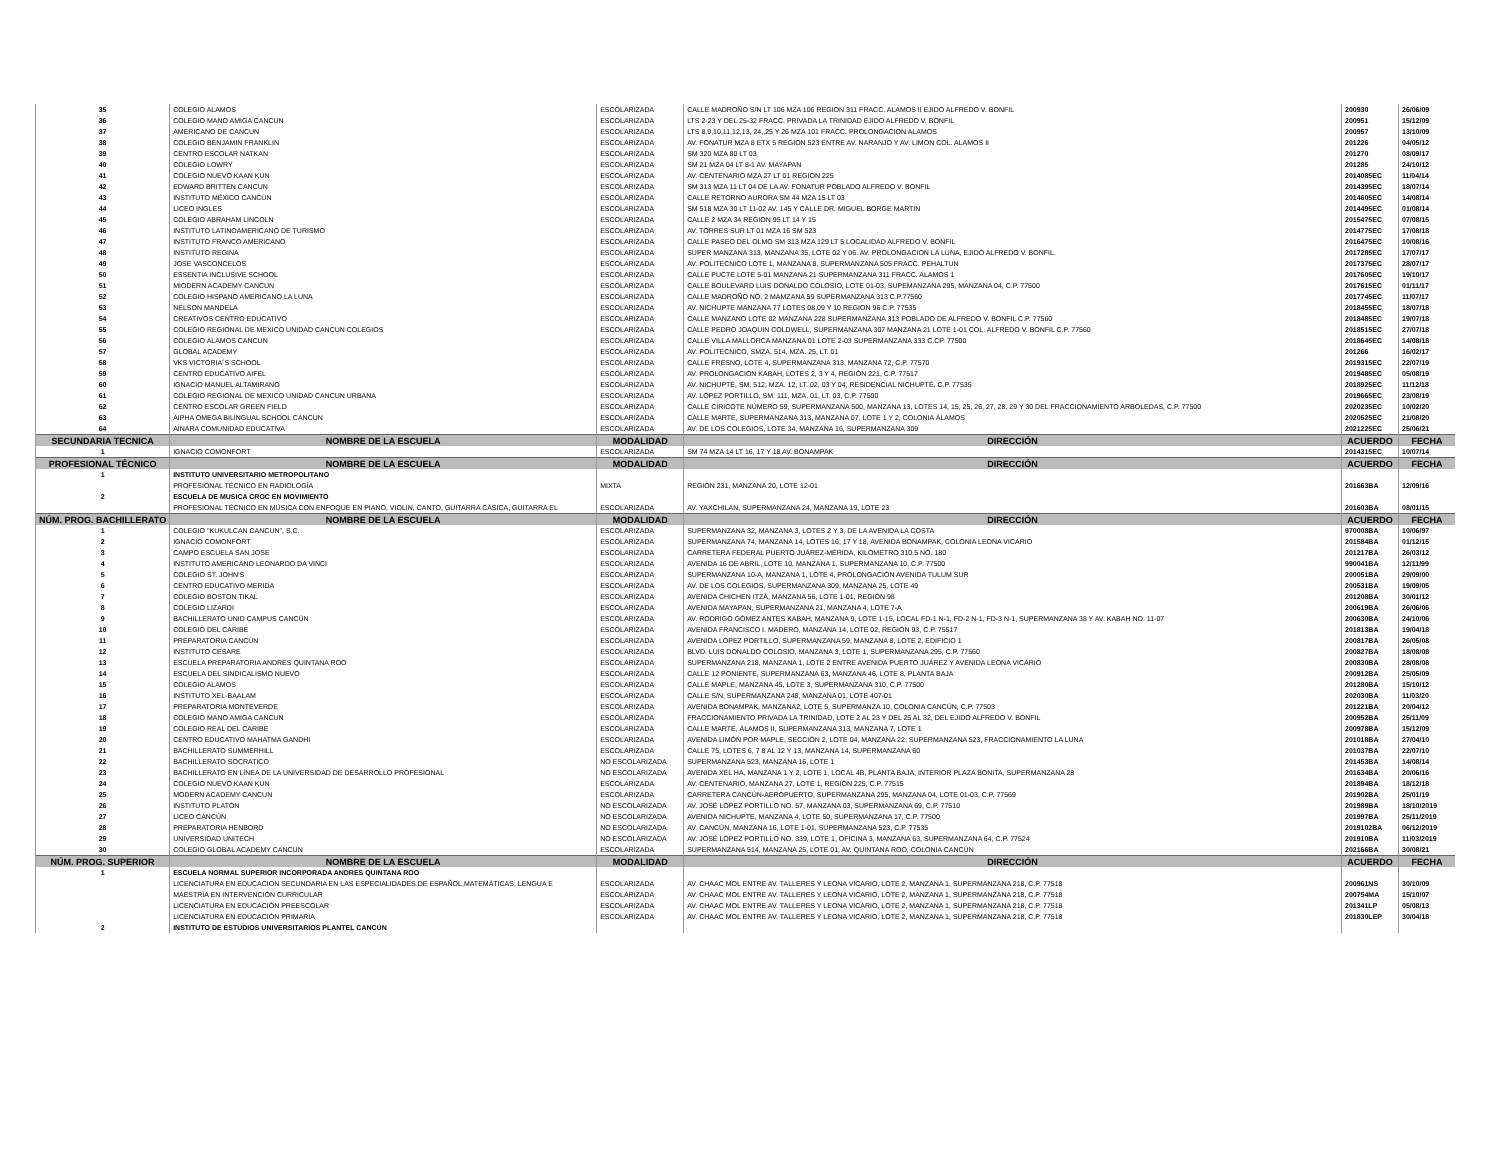| 35 | COLEGIO ALAMOS | ESCOLARIZADA | CALLE MADROÑO S/N LT 106 MZA 106 REGION 311 FRACC. ALAMOS II EJIDO ALFREDO V. BONFIL | 200930 | 26/06/09 |
| 36 | COLEGIO MANO AMIGA CANCUN | ESCOLARIZADA | LTS 2-23 Y DEL 25-32 FRACC. PRIVADA LA TRINIDAD EJIDO ALFREDO V. BONFIL | 200951 | 15/12/09 |
| 37 | AMERICANO DE CANCUN | ESCOLARIZADA | LTS 8,9,10,11,12,13, 24,,25 Y 26 MZA 101 FRACC. PROLONGACION ALAMOS | 200957 | 13/10/09 |
| 38 | COLEGIO BENJAMIN FRANKLIN | ESCOLARIZADA | AV. FONATUR MZA 8 ETX 5 REGION 523 ENTRE AV. NARANJO Y AV. LIMON COL. ALAMOS II | 201226 | 04/05/12 |
| 39 | CENTRO ESCOLAR NATKAN | ESCOLARIZADA | SM 320 MZA 80 LT 03 | 201270 | 08/09/17 |
| 40 | COLEGIO LOWRY | ESCOLARIZADA | SM 21 MZA 04 LT 8-1 AV. MAYAPAN | 201285 | 24/10/12 |
| 41 | COLEGIO NUEVO KAAN KUN | ESCOLARIZADA | AV. CENTENARIO MZA 27 LT 01 REGION 225 | 2014085EC | 11/04/14 |
| 42 | EDWARD BRITTEN CANCUN | ESCOLARIZADA | SM 313 MZA 11 LT 04 DE LA AV. FONATUR POBLADO ALFREDO V. BONFIL | 2014395EC | 18/07/14 |
| 43 | INSTITUTO MÉXICO CANCÚN | ESCOLARIZADA | CALLE RETORNO AURORA SM 44 MZA 15 LT 03 | 2014605EC | 14/08/14 |
| 44 | LICEO INGLES | ESCOLARIZADA | SM 518 MZA 30 LT 11-02 AV. 145 Y CALLE DR. MIGUEL BORGE MARTIN | 2014495EC | 01/08/14 |
| 45 | COLEGIO ABRAHAM LINCOLN | ESCOLARIZADA | CALLE 2 MZA 34 REGION 95 LT 14 Y 15 | 2015475EC | 07/08/15 |
| 46 | INSTITUTO LATINOAMERICANO DE TURISMO | ESCOLARIZADA | AV. TORRES SUR LT 01 MZA 16 SM 523 | 2014775EC | 17/08/18 |
| 47 | INSTITUTO FRANCO AMERICANO | ESCOLARIZADA | CALLE PASEO DEL OLMO SM 313 MZA 129 LT 5 LOCALIDAD ALFREDO V. BONFIL | 2016475EC | 10/08/16 |
| 48 | INSTITUTO REGINA | ESCOLARIZADA | SUPER MANZANA 313, MANZANA 35, LOTE 02 Y 06. AV. PROLONGACION LA LUNA, EJIDO ALFREDO V. BONFIL. | 2017285EC | 17/07/17 |
| 49 | JOSE VASCONCELOS | ESCOLARIZADA | AV. POLITECNICO LOTE 1, MANZANA 8, SUPERMANZANA 505 FRACC. PEHALTUN | 2017375EC | 28/07/17 |
| 50 | ESSENTIA INCLUSIVE SCHOOL | ESCOLARIZADA | CALLE PUCTE LOTE 5-01 MANZANA 21 SUPERMANZANA 311 FRACC. ALAMOS 1 | 2017605EC | 19/10/17 |
| 51 | MIODERN ACADEMY CANCUN | ESCOLARIZADA | CALLE BOULEVARD LUIS DONALDO COLOSIO, LOTE 01-03, SUPEMANZANA 295, MANZANA 04, C.P. 77500 | 2017615EC | 01/11/17 |
| 52 | COLEGIO HISPANO AMERICANO LA LUNA | ESCOLARIZADA | CALLE MADROÑO NO. 2 MAMZANA 59 SUPERMANZANA 313 C.P.77560 | 2017745EC | 11/07/17 |
| 53 | NELSON MANDELA | ESCOLARIZADA | AV. NICHUPTE MANZANA 77 LOTES 08,09 Y 10 REGION 96 C.P. 77535 | 2018455EC | 18/07/18 |
| 54 | CREATIVOS CENTRO EDUCATIVO | ESCOLARIZADA | CALLE MANZANO LOTE 02 MANZANA 228 SUPERMANZANA 313 POBLADO DE ALFREDO V. BONFIL C.P. 77560 | 2018485EC | 19/07/18 |
| 55 | COLEGIO REGIONAL DE MEXICO UNIDAD CANCUN COLEGIOS | ESCOLARIZADA | CALLE PEDRO JOAQUIN COLDWELL, SUPERMANZANA 307 MANZANA 21 LOTE 1-01 COL. ALFREDO V. BONFIL C.P. 77560 | 2018515EC | 27/07/18 |
| 56 | COLEGIO ALAMOS CANCUN | ESCOLARIZADA | CALLE VILLA MALLORCA MANZANA 01 LOTE 2-03 SUPERMANZANA 333 C.CP. 77500 | 2018645EC | 14/08/18 |
| 57 | GLOBAL ACADEMY | ESCOLARIZADA | AV. POLITECNICO, SMZA. 514, MZA. 25, LT. 01 | 201266 | 16/02/17 |
| 58 | VKS VICTORIA´S SCHOOL | ESCOLARIZADA | CALLE FRESNO, LOTE 4, SUPERMANZANA 313, MANZANA 72, C.P. 77570 | 2019315EC | 22/07/19 |
| 59 | CENTRO EDUCATIVO AIFEL | ESCOLARIZADA | AV. PROLONGACIÓN KABAH, LOTES 2, 3 Y 4, REGIÓN 221, C.P. 77517 | 2019485EC | 05/08/19 |
| 60 | IGNACIO MANUEL ALTAMIRANO | ESCOLARIZADA | AV. NICHUPTÉ, SM. 512, MZA. 12, LT. 02, 03 Y 04, RESIDENCIAL NICHUPTÉ, C.P. 77535 | 2018925EC | 11/12/18 |
| 61 | COLEGIO REGIONAL DE MEXICO UNIDAD CANCUN URBANA | ESCOLARIZADA | AV. LÓPEZ PORTILLO, SM. 111, MZA. 01, LT. 03, C.P. 77500 | 2019665EC | 23/08/19 |
| 62 | CENTRO ESCOLAR GREEN FIELD | ESCOLARIZADA | CALLE CIRICOTE NÚMERO 59, SUPERMANZANA 500, MANZANA 13, LOTES 14, 15, 25, 26, 27, 28, 29 Y 30 DEL FRACCIONAMIENTO ARBOLEDAS, C.P. 77500 | 2020235EC | 10/02/20 |
| 63 | AIPHA OMEGA BILINGUAL SCHOOL CANCUN | ESCOLARIZADA | CALLE MARTE, SUPERMANZANA 313, MANZANA 07, LOTE 1 Y 2, COLONIA ÁLAMOS | 2020525EC | 21/08/20 |
| 64 | AINARA COMUNIDAD EDUCATIVA | ESCOLARIZADA | AV. DE LOS COLEGIOS, LOTE 34, MANZANA 16, SUPERMANZANA 309 | 2021225EC | 25/06/21 |
| SECUNDARIA TECNICA | NOMBRE DE LA ESCUELA | MODALIDAD | DIRECCIÓN | ACUERDO | FECHA |
| 1 | IGNACIO COMONFORT | ESCOLARIZADA | SM 74 MZA 14 LT 16, 17 Y 18 AV. BONAMPAK | 2014315EC | 10/07/14 |
| PROFESIONAL TÉCNICO | NOMBRE DE LA ESCUELA | MODALIDAD | DIRECCIÓN | ACUERDO | FECHA |
| 1 | INSTITUTO UNIVERSITARIO METROPOLITANO | | | | |
| | PROFESIONAL TÉCNICO EN RADIOLOGÍA | MIXTA | REGIÓN 231, MANZANA 20, LOTE 12-01 | 201663BA | 12/09/16 |
| 2 | ESCUELA DE MUSICA CROC EN MOVIMIENTO | | | | |
| | PROFESIONAL TÉCNICO EN MÚSICA CON ENFOQUE EN PIANO, VIOLIN, CANTO, GUITARRA CÁSICA, GUITARRA EL | ESCOLARIZADA | AV. YAXCHILAN, SUPERMANZANA 24, MANZANA 19, LOTE 23 | 201603BA | 08/01/15 |
| NÚM. PROG. BACHILLERATO | NOMBRE DE LA ESCUELA | MODALIDAD | DIRECCIÓN | ACUERDO | FECHA |
| 1 | COLEGIO "KUKULCAN CANCUN", S.C. | ESCOLARIZADA | SUPERMANZANA 32, MANZANA 3, LOTES 2 Y 3, DE LA AVENIDA LA COSTA | 970008BA | 10/06/97 |
| 2 | IGNACIO COMONFORT | ESCOLARIZADA | SUPERMANZANA 74, MANZANA 14, LOTES 16, 17 Y 18, AVENIDA BONAMPAK, COLONIA LEONA VICARIO | 201584BA | 01/12/15 |
| 3 | CAMPO ESCUELA SAN JOSE | ESCOLARIZADA | CARRETERA FEDERAL PUERTO JUÁREZ-MÉRIDA, KILÓMETRO 310.5 NO. 180 | 201217BA | 26/03/12 |
| 4 | INSTITUTO AMERICANO LEONARDO DA VINCI | ESCOLARIZADA | AVENIDA 16 DE ABRIL, LOTE 10, MANZANA 1, SUPERMANZANA 10, C.P. 77500 | 990041BA | 12/11/99 |
| 5 | COLEGIO ST. JOHN'S | ESCOLARIZADA | SUPERMANZANA 10-A, MANZANA 1, LOTE 4, PROLONGACIÓN AVENIDA TULUM SUR | 200051BA | 29/09/00 |
| 6 | CENTRO EDUCATIVO MERIDA | ESCOLARIZADA | AV. DE LOS COLEGIOS, SUPERMANZANA 309, MANZANA 25, LOTE 49 | 200531BA | 19/09/05 |
| 7 | COLEGIO BOSTON TIKAL | ESCOLARIZADA | AVENIDA CHICHEN ITZÁ, MANZANA 56, LOTE 1-01, REGIÓN 98 | 201208BA | 30/01/12 |
| 8 | COLEGIO LIZARDI | ESCOLARIZADA | AVENIDA MAYAPAN, SUPERMANZANA 21, MANZANA 4, LOTE 7-A | 200619BA | 26/06/06 |
| 9 | BACHILLERATO UNID CAMPUS CANCÚN | ESCOLARIZADA | AV. RODRIGO GÓMEZ ANTES KABAH, MANZANA 9, LOTE 1-15, LOCAL FD-1 N-1, FD-2 N-1, FD-3 N-1, SUPERMANZANA 38 Y AV. KABAH NO. 11-07 | 200630BA | 24/10/06 |
| 10 | COLEGIO DEL CARIBE | ESCOLARIZADA | AVENIDA FRANCISCO I. MADERO, MANZANA 14, LOTE 02, REGIÓN 93, C.P. 75517 | 201813BA | 19/04/18 |
| 11 | PREPARATORIA CANCÚN | ESCOLARIZADA | AVENIDA LÓPEZ PORTILLO, SUPERMANZANA 59, MANZANA 8, LOTE 2, EDIFICIO 1 | 200817BA | 26/05/08 |
| 12 | INSTITUTO CESARE | ESCOLARIZADA | BLVD. LUIS DONALDO COLOSIO, MANZANA 3, LOTE 1, SUPERMANZANA 295, C.P. 77560 | 200827BA | 18/08/08 |
| 13 | ESCUELA PREPARATORIA ANDRES QUINTANA ROO | ESCOLARIZADA | SUPERMANZANA 218, MANZANA 1, LOTE 2 ENTRE AVENIDA PUERTO JUÁREZ Y AVENIDA LEONA VICARIO | 200830BA | 28/08/08 |
| 14 | ESCUELA DEL SINDICALISMO NUEVO | ESCOLARIZADA | CALLE 12 PONIENTE, SUPERMANZANA 63, MANZANA 46, LOTE 8, PLANTA BAJA | 200912BA | 25/05/09 |
| 15 | COLEGIO ALAMOS | ESCOLARIZADA | CALLE MAPLE, MANZANA 45, LOTE 3, SUPERMANZANA 310, C.P. 77500 | 201280BA | 15/10/12 |
| 16 | INSTITUTO XEL-BAALAM | ESCOLARIZADA | CALLE S/N, SUPERMANZANA 248, MANZANA 01, LOTE 407-01 | 202030BA | 11/03/20 |
| 17 | PREPARATORIA MONTEVERDE | ESCOLARIZADA | AVENIDA BONAMPAK, MANZANA2, LOTE 5, SUPERMANZA 10, COLONIA CANCÚN, C.P. 77503 | 201221BA | 20/04/12 |
| 18 | COLEGIO MANO AMIGA CANCUN | ESCOLARIZADA | FRACCIONAMIENTO PRIVADA LA TRINIDAD, LOTE 2 AL 23 Y DEL 25 AL 32, DEL EJIDO ALFREDO V. BONFIL | 200952BA | 25/11/09 |
| 19 | COLEGIO REAL DEL CARIBE | ESCOLARIZADA | CALLE MARTE, ÁLAMOS II, SUPERMANZANA 313, MANZANA 7, LOTE 1 | 200978BA | 15/12/09 |
| 20 | CENTRO EDUCATIVO MAHATMA GANDHI | ESCOLARIZADA | AVENIDA LIMÓN POR MAPLE, SECCIÓN 2, LOTE 04, MANZANA 22, SUPERMANZANA 523, FRACCIONAMIENTO LA LUNA | 201018BA | 27/04/10 |
| 21 | BACHILLERATO SUMMERHILL | ESCOLARIZADA | CALLE 75, LOTES 6, 7 8 AL 12 Y 13, MANZANA 14, SUPERMANZANA 60 | 201037BA | 22/07/10 |
| 22 | BACHILLERATO SOCRATICO | NO ESCOLARIZADA | SUPERMANZANA 523, MANZANA 16, LOTE 1 | 201453BA | 14/08/14 |
| 23 | BACHILLERATO EN LÍNEA DE LA UNIVERSIDAD DE DESARROLLO PROFESIONAL | NO ESCOLARIZADA | AVENIDA XEL HA, MANZANA 1 Y 2, LOTE 1, LOCAL 4B, PLANTA BAJA, INTERIOR PLAZA BONITA, SUPERMANZANA 28 | 201634BA | 20/06/16 |
| 24 | COLEGIO NUEVO KAAN KUN | ESCOLARIZADA | AV. CENTENARIO, MANZANA 27, LOTE 1, REGIÓN 225, C.P. 77515 | 201894BA | 18/12/18 |
| 25 | MODERN ACADEMY CANCUN | ESCOLARIZADA | CARRETERA CANCÚN-AEROPUERTO, SUPERMANZANA 295, MANZANA 04, LOTE 01-03, C.P. 77569 | 201902BA | 25/01/19 |
| 26 | INSTITUTO PLATÓN | NO ESCOLARIZADA | AV. JOSÉ LÓPEZ PORTILLO NO. 57, MANZANA 03, SUPERMANZANA 69, C.P. 77510 | 201989BA | 18/10/2019 |
| 27 | LICEO CANCÚN | NO ESCOLARIZADA | AVENIDA NICHUPTE, MANZANA 4, LOTE 50, SUPERMANZANA 17, C.P. 77500 | 201997BA | 25/11/2019 |
| 28 | PREPARATORIA HENBORD | NO ESCOLARIZADA | AV. CANCÚN, MANZANA 16, LOTE 1-01, SUPERMANZANA 523, C.P. 77535 | 2019102BA | 06/12/2019 |
| 29 | UNIVERSIDAD UNITECH | NO ESCOLARIZADA | AV. JOSÉ LÓPEZ PORTILLO NO. 339, LOTE 1, OFICINA 3, MANZANA 63, SUPERMANZANA 64, C.P. 77524 | 201910BA | 11/03/2019 |
| 30 | COLEGIO GLOBAL ACADEMY CANCUN | ESCOLARIZADA | SUPERMANZANA 514, MANZANA 25, LOTE 01, AV. QUINTANA ROO, COLONIA CANCÚN | 202166BA | 30/08/21 |
| NÚM. PROG. SUPERIOR | NOMBRE DE LA ESCUELA | MODALIDAD | DIRECCIÓN | ACUERDO | FECHA |
| 1 | ESCUELA NORMAL SUPERIOR INCORPORADA ANDRES QUINTANA ROO | | | | |
| | LICENCIATURA EN EDUCACION SECUNDARIA EN LAS ESPECIALIDADES DE ESPAÑOL,MATEMÁTICAS, LENGUA E | ESCOLARIZADA | AV. CHAAC MOL ENTRE AV. TALLERES Y LEONA VICARIO, LOTE 2, MANZANA 1, SUPERMANZANA 218, C.P. 77518 | 200961NS | 30/10/09 |
| | MAESTRÍA EN INTERVENCIÓN CURRICULAR | ESCOLARIZADA | AV. CHAAC MOL ENTRE AV. TALLERES Y LEONA VICARIO, LOTE 2, MANZANA 1, SUPERMANZANA 218, C.P. 77518 | 200754MA | 15/10/07 |
| | LICENCIATURA EN EDUCACIÓN PREESCOLAR | ESCOLARIZADA | AV. CHAAC MOL ENTRE AV. TALLERES Y LEONA VICARIO, LOTE 2, MANZANA 1, SUPERMANZANA 218, C.P. 77518 | 201341LP | 05/08/13 |
| | LICENCIATURA EN EDUCACIÓN PRIMARIA | ESCOLARIZADA | AV. CHAAC MOL ENTRE AV. TALLERES Y LEONA VICARIO, LOTE 2, MANZANA 1, SUPERMANZANA 218, C.P. 77518 | 201830LEP | 30/04/18 |
| 2 | INSTITUTO DE ESTUDIOS UNIVERSITARIOS PLANTEL CANCÚN | | | | |